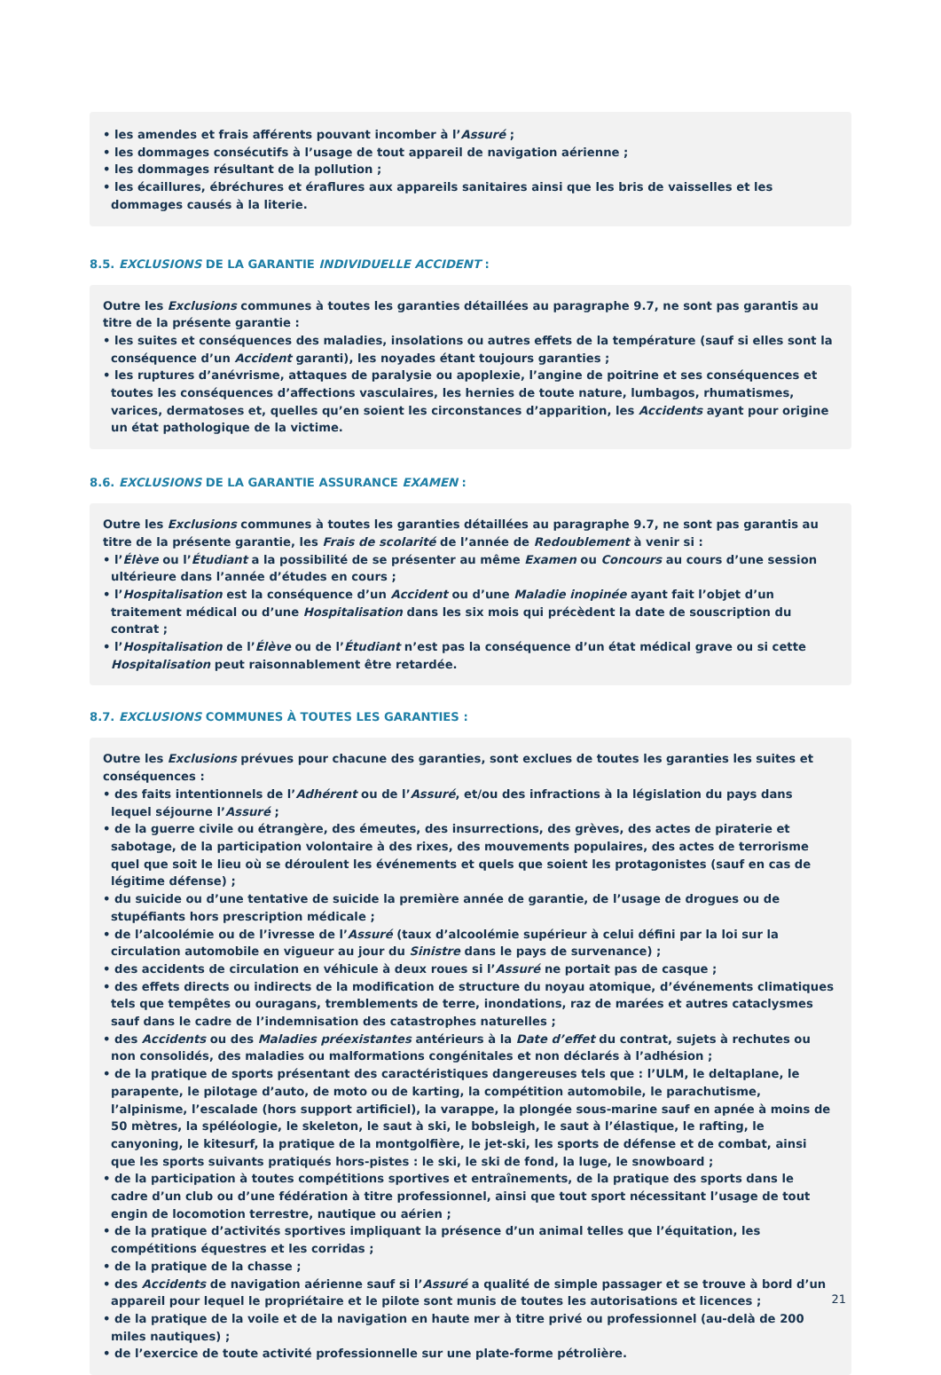• les amendes et frais afférents pouvant incomber à l’Assuré ;
• les dommages consécutifs à l’usage de tout appareil de navigation aérienne ;
• les dommages résultant de la pollution ;
• les écaillures, ébréchures et éraflures aux appareils sanitaires ainsi que les bris de vaisselles et les dommages causés à la literie.
8.5. EXCLUSIONS DE LA GARANTIE INDIVIDUELLE ACCIDENT :
Outre les Exclusions communes à toutes les garanties détaillées au paragraphe 9.7, ne sont pas garantis au titre de la présente garantie :
• les suites et conséquences des maladies, insolations ou autres effets de la température (sauf si elles sont la conséquence d’un Accident garanti), les noyades étant toujours garanties ;
• les ruptures d’anévrisme, attaques de paralysie ou apoplexie, l’angine de poitrine et ses conséquences et toutes les conséquences d’affections vasculaires, les hernies de toute nature, lumbagos, rhumatismes, varices, dermatoses et, quelles qu’en soient les circonstances d’apparition, les Accidents ayant pour origine un état pathologique de la victime.
8.6. EXCLUSIONS DE LA GARANTIE ASSURANCE EXAMEN :
Outre les Exclusions communes à toutes les garanties détaillées au paragraphe 9.7, ne sont pas garantis au titre de la présente garantie, les Frais de scolarité de l’année de Redoublement à venir si :
• l’Élève ou l’Étudiant a la possibilité de se présenter au même Examen ou Concours au cours d’une session ultérieure dans l’année d’études en cours ;
• l’Hospitalisation est la conséquence d’un Accident ou d’une Maladie inopinée ayant fait l’objet d’un traitement médical ou d’une Hospitalisation dans les six mois qui précèdent la date de souscription du contrat ;
• l’Hospitalisation de l’Élève ou de l’Étudiant n’est pas la conséquence d’un état médical grave ou si cette Hospitalisation peut raisonnablement être retardée.
8.7. EXCLUSIONS COMMUNES À TOUTES LES GARANTIES :
Outre les Exclusions prévues pour chacune des garanties, sont exclues de toutes les garanties les suites et conséquences :
• des faits intentionnels de l’Adhérent ou de l’Assuré, et/ou des infractions à la législation du pays dans lequel séjourne l’Assuré ;
• de la guerre civile ou étrangère, des émeutes, des insurrections, des grèves, des actes de piraterie et sabotage, de la participation volontaire à des rixes, des mouvements populaires, des actes de terrorisme quel que soit le lieu où se déroulent les événements et quels que soient les protagonistes (sauf en cas de légitime défense) ;
• du suicide ou d’une tentative de suicide la première année de garantie, de l’usage de drogues ou de stupéfiants hors prescription médicale ;
• de l’alcoolémie ou de l’ivresse de l’Assuré (taux d’alcoolémie supérieur à celui défini par la loi sur la circulation automobile en vigueur au jour du Sinistre dans le pays de survenance) ;
• des accidents de circulation en véhicule à deux roues si l’Assuré ne portait pas de casque ;
• des effets directs ou indirects de la modification de structure du noyau atomique, d’événements climatiques tels que tempêtes ou ouragans, tremblements de terre, inondations, raz de marées et autres cataclysmes sauf dans le cadre de l’indemnisation des catastrophes naturelles ;
• des Accidents ou des Maladies préexistantes antérieurs à la Date d’effet du contrat, sujets à rechutes ou non consolidés, des maladies ou malformations congénitales et non déclarés à l’adhésion ;
• de la pratique de sports présentant des caractéristiques dangereuses tels que : l’ULM, le deltaplane, le parapente, le pilotage d’auto, de moto ou de karting, la compétition automobile, le parachutisme, l’alpinisme, l’escalade (hors support artificiel), la varappe, la plongée sous-marine sauf en apnée à moins de 50 mètres, la spéléologie, le skeleton, le saut à ski, le bobsleigh, le saut à l’élastique, le rafting, le canyoning, le kitesurf, la pratique de la montgolfière, le jet-ski, les sports de défense et de combat, ainsi que les sports suivants pratiqués hors-pistes : le ski, le ski de fond, la luge, le snowboard ;
• de la participation à toutes compétitions sportives et entraînements, de la pratique des sports dans le cadre d’un club ou d’une fédération à titre professionnel, ainsi que tout sport nécessitant l’usage de tout engin de locomotion terrestre, nautique ou aérien ;
• de la pratique d’activités sportives impliquant la présence d’un animal telles que l’équitation, les compétitions équestres et les corridas ;
• de la pratique de la chasse ;
• des Accidents de navigation aérienne sauf si l’Assuré a qualité de simple passager et se trouve à bord d’un appareil pour lequel le propriétaire et le pilote sont munis de toutes les autorisations et licences ;
• de la pratique de la voile et de la navigation en haute mer à titre privé ou professionnel (au-delà de 200 miles nautiques) ;
• de l’exercice de toute activité professionnelle sur une plate-forme pétrolière.
21